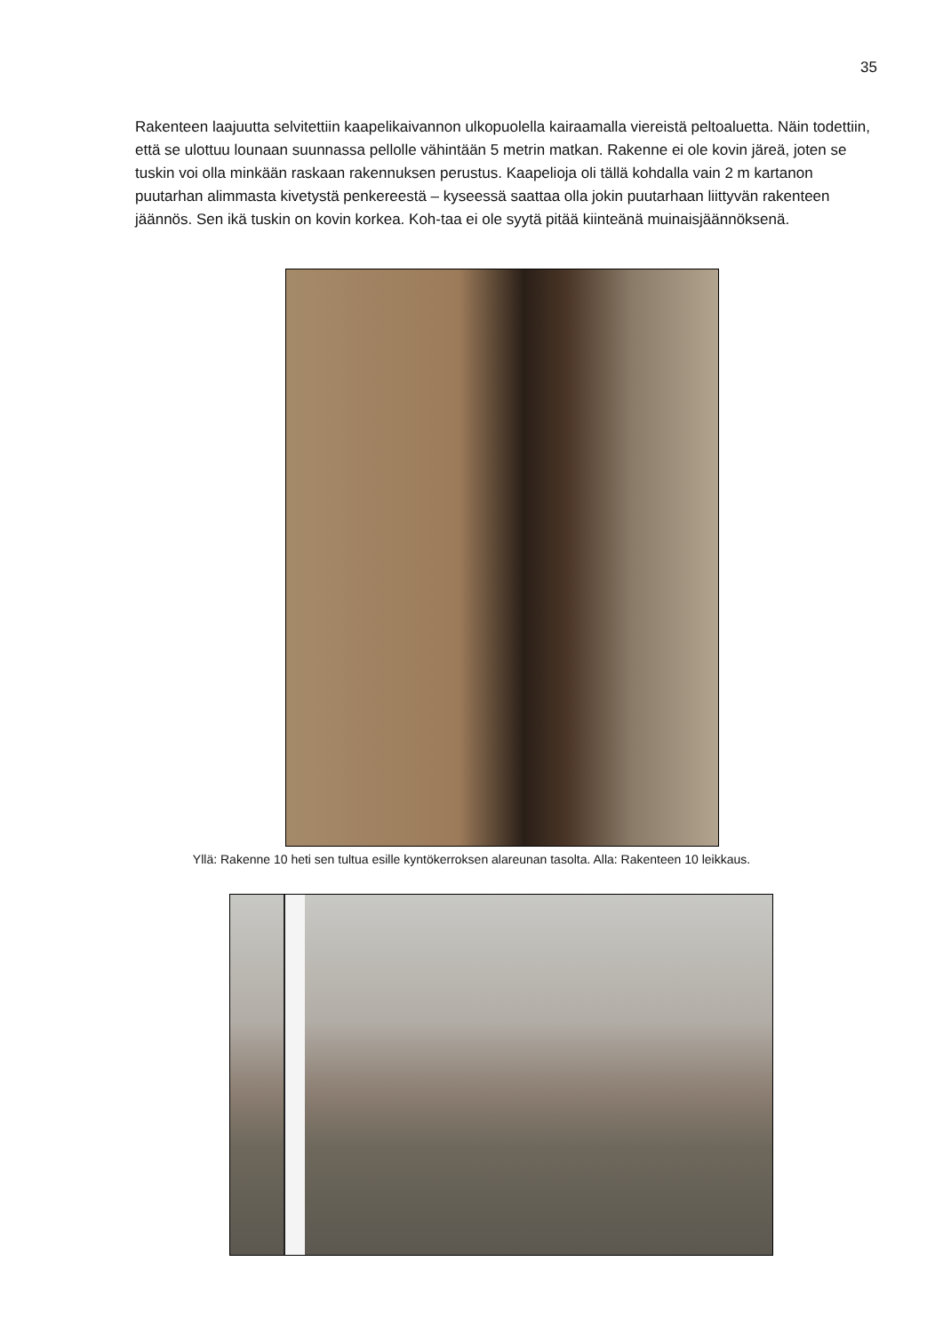35
Rakenteen laajuutta selvitettiin kaapelikaivannon ulkopuolella kairaamalla viereistä peltoaluetta. Näin todettiin, että se ulottuu lounaan suunnassa pellolle vähintään 5 metrin matkan. Rakenne ei ole kovin järeä, joten se tuskin voi olla minkään raskaan rakennuksen perustus. Kaapelioja oli tällä kohdalla vain 2 m kartanon puutarhan alimmasta kivetystä penkereestä – kyseessä saattaa olla jokin puutarhaan liittyvän rakenteen jäännös. Sen ikä tuskin on kovin korkea. Koh-taa ei ole syytä pitää kiinteänä muinaisjäännöksenä.
Yllä: Rakenne 10 heti sen tultua esille kyntökerroksen alareunan tasolta. Alla: Rakenteen 10 leikkaus.